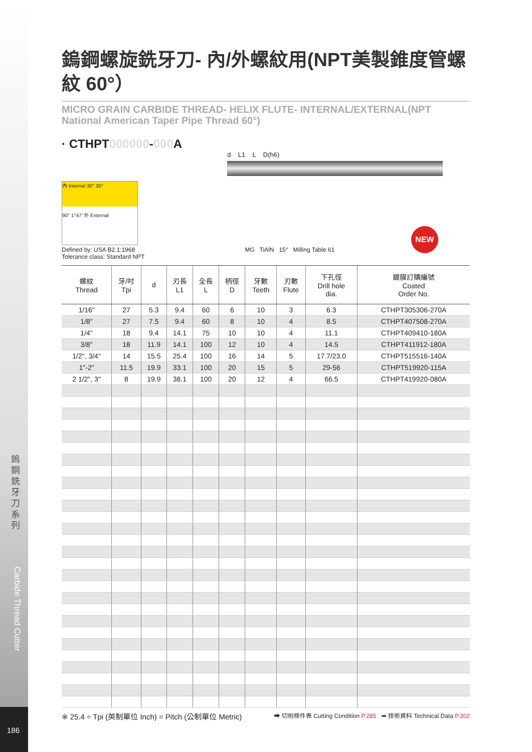鎢鋼銑牙刀系列
Carbide Thread Cutter
186
鎢鋼螺旋銑牙刀- 內/外螺紋用(NPT美製錐度管螺紋 60°）
MICRO GRAIN CARBIDE THREAD- HELIX FLUTE- INTERNAL/EXTERNAL(NPT National American Taper Pipe Thread 60°)
· CTHPT000000-000 A
d L1 L D(h6)
內 Internal 30° 30°
90° 1°47' 外 External
NEW
Defined by: USA B2.1:1968
Tolerance class: Standard NPT
MG TiAlN 15° Milling Table 61
| 螺紋 Thread | 牙/吋 Tpi | d | 刃長 L1 | 全長 L | 柄徑 D | 牙數 Teeth | 刃數 Flute | 下孔徑 Drill hole dia. | 鍍膜訂購編號 Coated Order No. |
| --- | --- | --- | --- | --- | --- | --- | --- | --- | --- |
| 1/16" | 27 | 5.3 | 9.4 | 60 | 6 | 10 | 3 | 6.3 | CTHPT305306-270A |
| 1/8" | 27 | 7.5 | 9.4 | 60 | 8 | 10 | 4 | 8.5 | CTHPT407508-270A |
| 1/4" | 18 | 9.4 | 14.1 | 75 | 10 | 10 | 4 | 11.1 | CTHPT409410-180A |
| 3/8" | 18 | 11.9 | 14.1 | 100 | 12 | 10 | 4 | 14.5 | CTHPT411912-180A |
| 1/2", 3/4" | 14 | 15.5 | 25.4 | 100 | 16 | 14 | 5 | 17.7/23.0 | CTHPT515516-140A |
| 1"-2" | 11.5 | 19.9 | 33.1 | 100 | 20 | 15 | 5 | 29-56 | CTHPT519920-115A |
| 2 1/2", 3" | 8 | 19.9 | 38.1 | 100 | 20 | 12 | 4 | 66.5 | CTHPT419920-080A |
※ 25.4 ÷ Tpi (英制單位 Inch) = Pitch (公制單位 Metric)
➡ 切削條件表 Cutting Condition P.285 ➡ 技術資料 Technical Data P.302